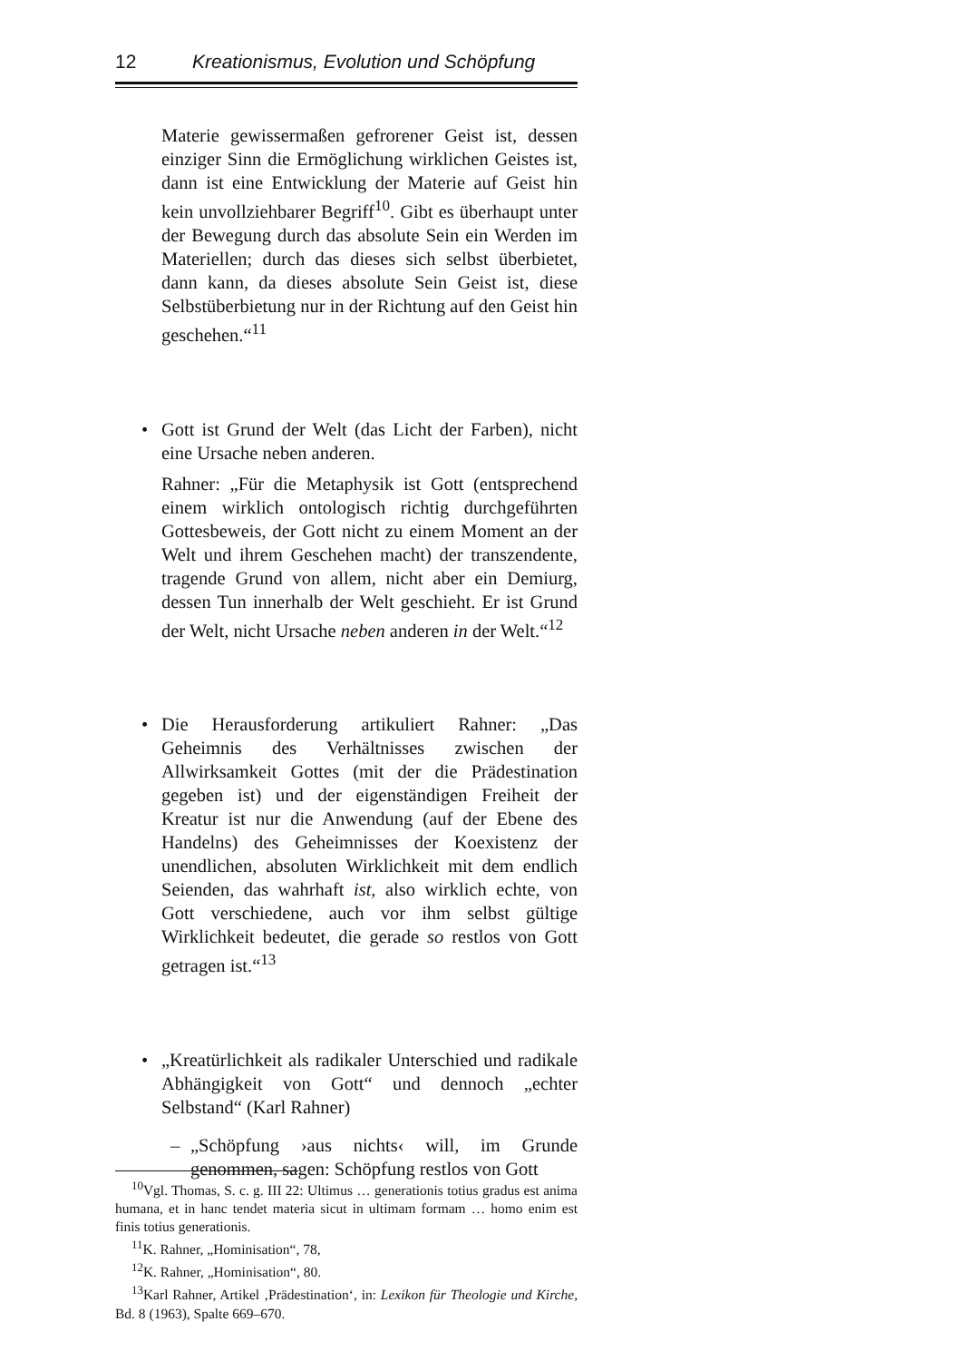12 Kreationismus, Evolution und Schöpfung
Materie gewissermaßen gefrorener Geist ist, dessen einziger Sinn die Ermöglichung wirklichen Geistes ist, dann ist eine Entwicklung der Materie auf Geist hin kein unvollziehbarer Begriff<sup>10</sup>. Gibt es überhaupt unter der Bewegung durch das absolute Sein ein Werden im Materiellen; durch das dieses sich selbst überbietet, dann kann, da dieses absolute Sein Geist ist, diese Selbstüberbietung nur in der Richtung auf den Geist hin geschehen.“<sup>11</sup>
•
Gott ist Grund der Welt (das Licht der Farben), nicht eine Ursache neben anderen.
Rahner: „Für die Metaphysik ist Gott (entsprechend einem wirklich ontologisch richtig durchgeführten Gottesbeweis, der Gott nicht zu einem Moment an der Welt und ihrem Geschehen macht) der transzendente, tragende Grund von allem, nicht aber ein Demiurg, dessen Tun innerhalb der Welt geschieht. Er ist Grund der Welt, nicht Ursache neben anderen in der Welt.“<sup>12</sup>
•
Die Herausforderung artikuliert Rahner: „Das Geheimnis des Verhältnisses zwischen der Allwirksamkeit Gottes (mit der die Prädestination gegeben ist) und der eigenständigen Freiheit der Kreatur ist nur die Anwendung (auf der Ebene des Handelns) des Geheimnisses der Koexistenz der unendlichen, absoluten Wirklichkeit mit dem endlich Seienden, das wahrhaft ist, also wirklich echte, von Gott verschiedene, auch vor ihm selbst gültige Wirklichkeit bedeutet, die gerade so restlos von Gott getragen ist.“<sup>13</sup>
•
„Kreatürlichkeit als radikaler Unterschied und radikale Abhängigkeit von Gott“ und dennoch „echter Selbstand“ (Karl Rahner)
–
„Schöpfung ›aus nichts‹ will, im Grunde genommen, sagen: Schöpfung restlos von Gott
<sup>10</sup> Vgl. Thomas, S. c. g. III 22: Ultimus … generationis totius gradus est anima humana, et in hanc tendet materia sicut in ultimam formam … homo enim est finis totius generationis.
<sup>11</sup> K. Rahner, „Hominisation“, 78,
<sup>12</sup> K. Rahner, „Hominisation“, 80.
<sup>13</sup> Karl Rahner, Artikel ‚Prädestination‘, in: Lexikon für Theologie und Kirche, Bd. 8 (1963), Spalte 669–670.